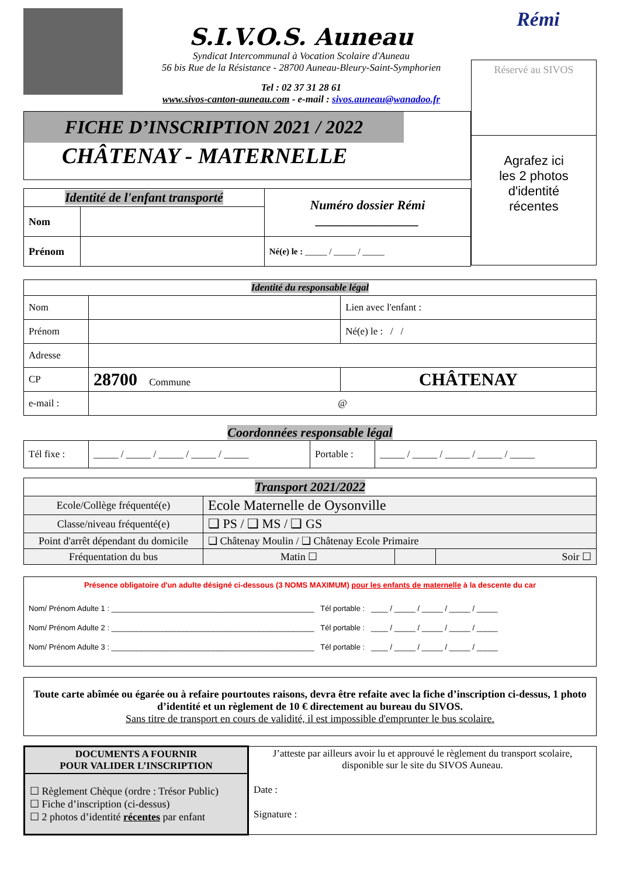S.I.V.O.S. Auneau
Syndicat Intercommunal à Vocation Scolaire d'Auneau
56 bis Rue de la Résistance - 28700 Auneau-Bleury-Saint-Symphorien
Tel : 02 37 31 28 61
www.sivos-canton-auneau.com - e-mail : sivos.auneau@wanadoo.fr
Rémi
FICHE D’INSCRIPTION 2021 / 2022
CHÂTENAY - MATERNELLE
| Identité de l'enfant transporté | | Numéro dossier Rémi ________________ |
| Nom | | |
| Prénom | | Né(e) le : _____ / _____ / _____ |
Réservé au SIVOS
Agrafez ici
les 2 photos
d'identité
récentes
| Identité du responsable légal | | | |
| Nom | | | Lien avec l'enfant : |
| Prénom | | | Né(e) le : / / |
| Adresse | | | |
| CP | 28700 Commune | CHÂTENAY | |
| e-mail : | @ | | |
Coordonnées responsable légal
| Tél fixe : | _____ / _____ / _____ / _____ / _____ | Portable : | _____ / _____ / _____ / _____ / _____ |
| Transport 2021/2022 | | | |
| Ecole/Collège fréquenté(e) | Ecole Maternelle de Oysonville | | |
| Classe/niveau fréquenté(e) | ❑ PS / ❑ MS / ❑ GS | | |
| Point d'arrêt dépendant du domicile | ❑ Châtenay Moulin / ❑ Châtenay Ecole Primaire | | |
| Fréquentation du bus | Matin ☐ | | Soir ☐ |
Présence obligatoire d'un adulte désigné ci-dessous (3 NOMS MAXIMUM) pour les enfants de maternelle à la descente du car
Nom/ Prénom Adulte 1 : ________________________________________________ Tél portable : ____ / _____ / _____ / _____ / _____
Nom/ Prénom Adulte 2 : ________________________________________________ Tél portable : ____ / _____ / _____ / _____ / _____
Nom/ Prénom Adulte 3 : ________________________________________________ Tél portable : ____ / _____ / _____ / _____ / _____
Toute carte abîmée ou égarée ou à refaire pourtoutes raisons, devra être refaite avec la fiche d’inscription ci-dessus, 1 photo d’identité et un règlement de 10 € directement au bureau du SIVOS.
Sans titre de transport en cours de validité, il est impossible d'emprunter le bus scolaire.
| DOCUMENTS A FOURNIR POUR VALIDER L’INSCRIPTION ☐ Règlement Chèque (ordre : Trésor Public) ☐ Fiche d’inscription (ci-dessus) ☐ 2 photos d’identité récentes par enfant | J’atteste par ailleurs avoir lu et approuvé le règlement du transport scolaire, disponible sur le site du SIVOS Auneau. Date : Signature : |